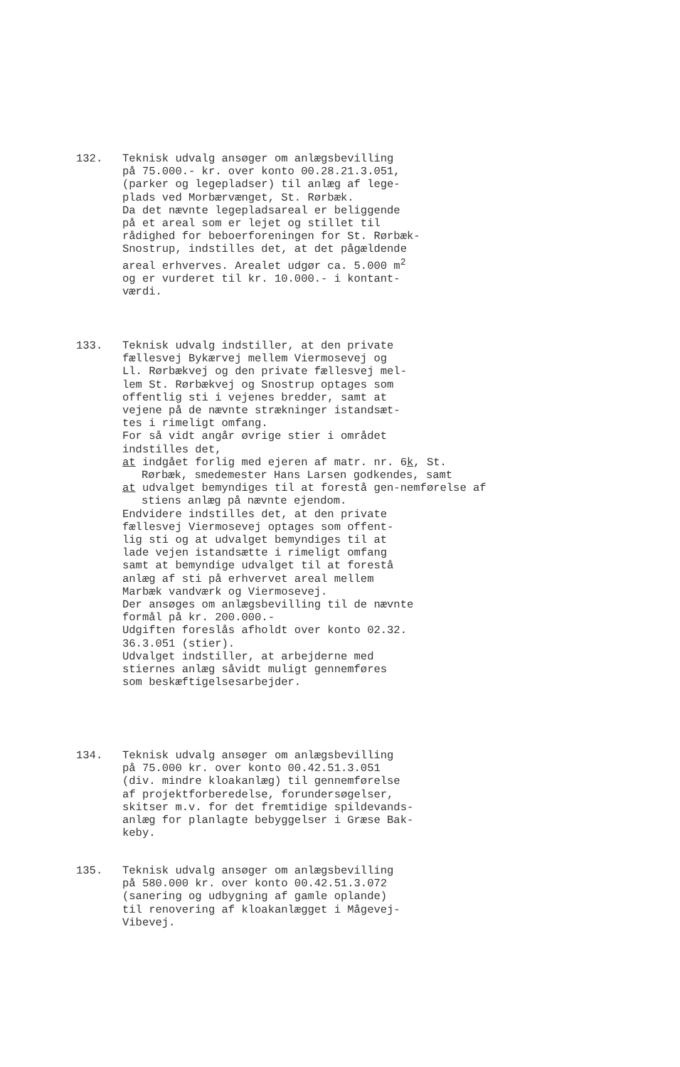132. Teknisk udvalg ansøger om anlægsbevilling
på 75.000.- kr. over konto 00.28.21.3.051,
(parker og legepladser) til anlæg af lege-
plads ved Morbærvænget, St. Rørbæk.
Da det nævnte legepladsareal er beliggende
på et areal som er lejet og stillet til
rådighed for beboerforeningen for St. Rørbæk-
Snostrup, indstilles det, at det pågældende
areal erhverves. Arealet udgør ca. 5.000 m<sup>2</sup>
og er vurderet til kr. 10.000.- i kontant-
værdi.
133. Teknisk udvalg indstiller, at den private
fællesvej Bykærvej mellem Viermosevej og
Ll. Rørbækvej og den private fællesvej mel-
lem St. Rørbækvej og Snostrup optages som
offentlig sti i vejenes bredder, samt at
vejene på de nævnte strækninger istandsæt-
tes i rimeligt omfang.
For så vidt angår øvrige stier i området
indstilles det,
at indgået forlig med ejeren af matr. nr. 6k, St. Rørbæk, smedemester Hans Larsen godkendes, samt
at udvalget bemyndiges til at forestå gen-nemførelse af stiens anlæg på nævnte ejendom.
Endvidere indstilles det, at den private
fællesvej Viermosevej optages som offent-
lig sti og at udvalget bemyndiges til at
lade vejen istandsætte i rimeligt omfang
samt at bemyndige udvalget til at forestå
anlæg af sti på erhvervet areal mellem
Marbæk vandværk og Viermosevej.
Der ansøges om anlægsbevilling til de nævnte
formål på kr. 200.000.-
Udgiften foreslås afholdt over konto 02.32.
36.3.051 (stier).
Udvalget indstiller, at arbejderne med
stiernes anlæg såvidt muligt gennemføres
som beskæftigelsesarbejder.
134. Teknisk udvalg ansøger om anlægsbevilling
på 75.000 kr. over konto 00.42.51.3.051
(div. mindre kloakanlæg) til gennemførelse
af projektforberedelse, forundersøgelser,
skitser m.v. for det fremtidige spildevands-
anlæg for planlagte bebyggelser i Græse Bak-
keby.
135. Teknisk udvalg ansøger om anlægsbevilling
på 580.000 kr. over konto 00.42.51.3.072
(sanering og udbygning af gamle oplande)
til renovering af kloakanlægget i Mågevej-
Vibevej.